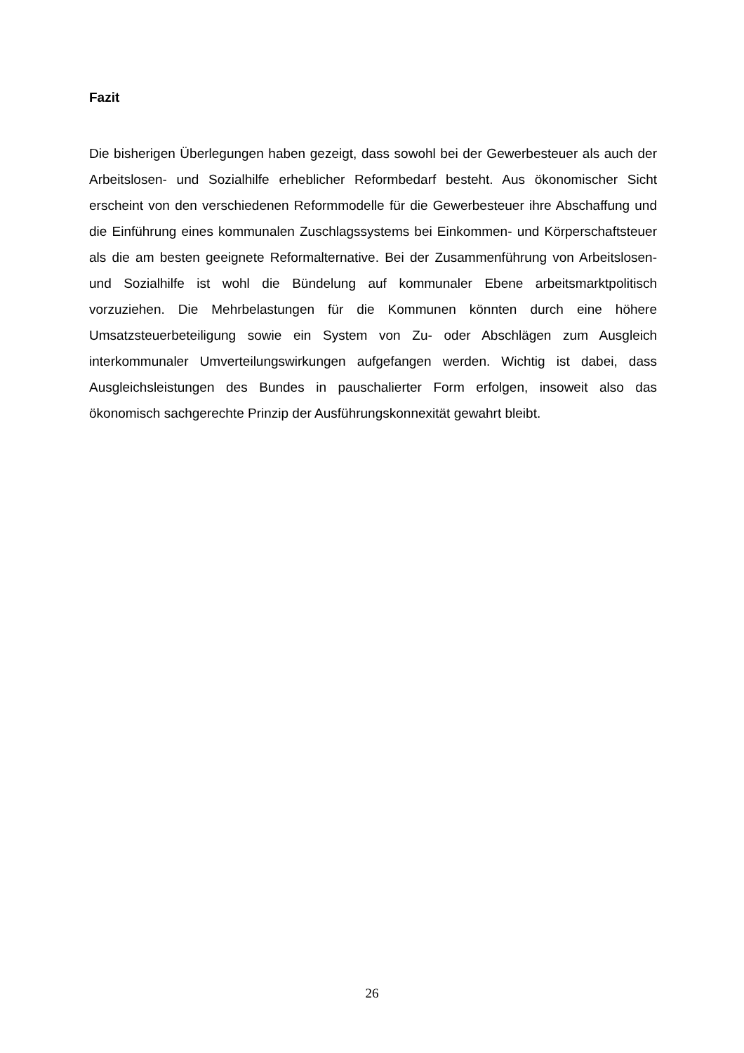Fazit
Die bisherigen Überlegungen haben gezeigt, dass sowohl bei der Gewerbesteuer als auch der Arbeitslosen- und Sozialhilfe erheblicher Reformbedarf besteht. Aus ökonomischer Sicht erscheint von den verschiedenen Reformmodelle für die Gewerbesteuer ihre Abschaffung und die Einführung eines kommunalen Zuschlagssystems bei Einkommen- und Körperschaftsteuer als die am besten geeignete Reformalternative. Bei der Zusammenführung von Arbeitslosen- und Sozialhilfe ist wohl die Bündelung auf kommunaler Ebene arbeitsmarktpolitisch vorzuziehen. Die Mehrbelastungen für die Kommunen könnten durch eine höhere Umsatzsteuerbeteiligung sowie ein System von Zu- oder Abschlägen zum Ausgleich interkommunaler Umverteilungswirkungen aufgefangen werden. Wichtig ist dabei, dass Ausgleichsleistungen des Bundes in pauschalierter Form erfolgen, insoweit also das ökonomisch sachgerechte Prinzip der Ausführungskonnexität gewahrt bleibt.
26